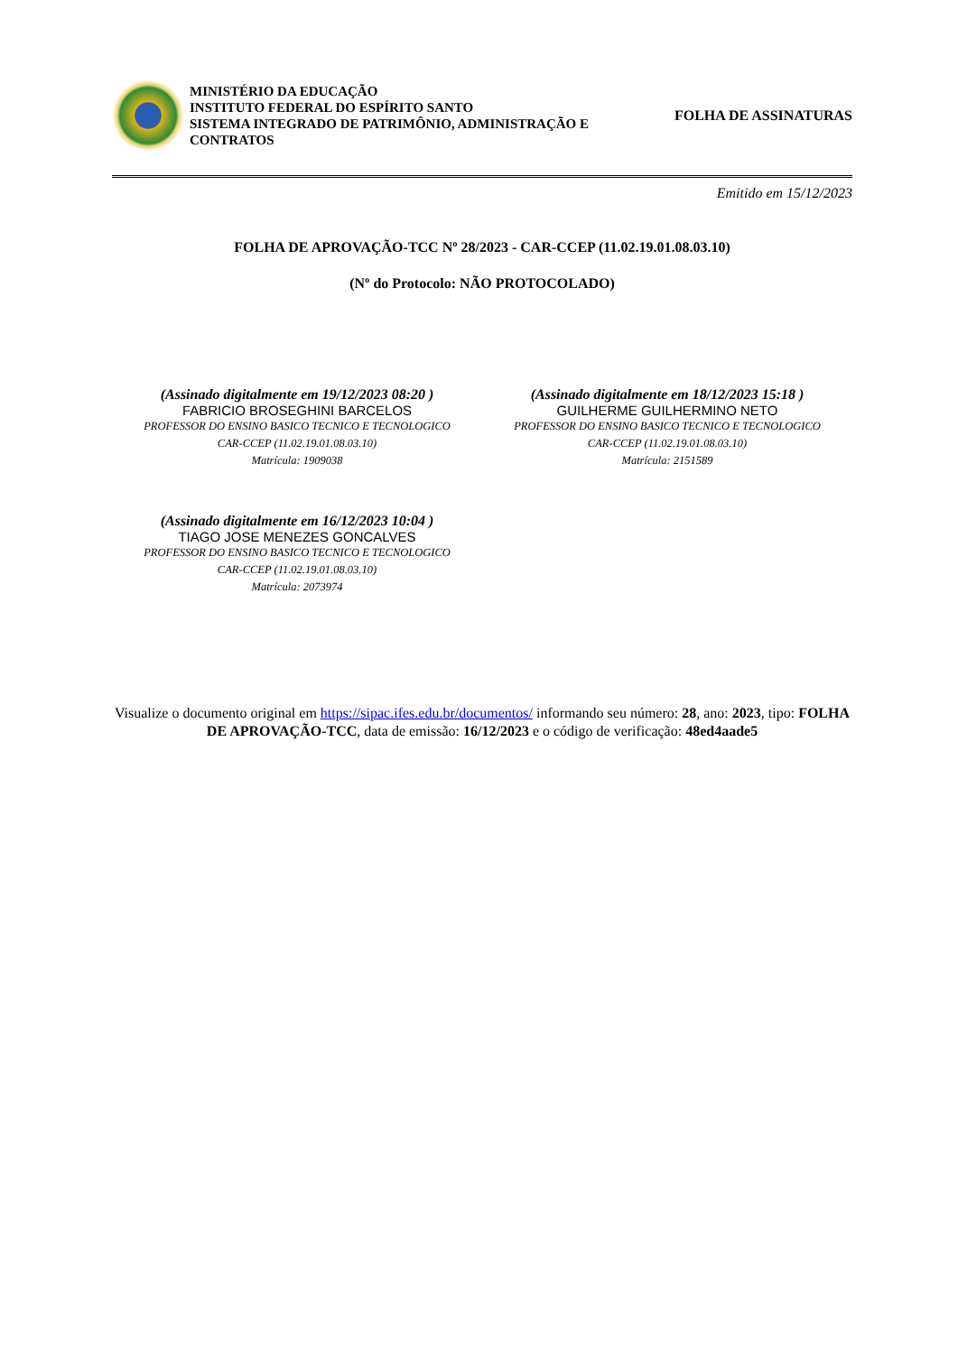MINISTÉRIO DA EDUCAÇÃO
INSTITUTO FEDERAL DO ESPÍRITO SANTO
SISTEMA INTEGRADO DE PATRIMÔNIO, ADMINISTRAÇÃO E CONTRATOS
FOLHA DE ASSINATURAS
Emitido em 15/12/2023
FOLHA DE APROVAÇÃO-TCC Nº 28/2023 - CAR-CCEP (11.02.19.01.08.03.10)
(Nº do Protocolo: NÃO PROTOCOLADO)
(Assinado digitalmente em 19/12/2023 08:20 )
FABRICIO BROSEGHINI BARCELOS
PROFESSOR DO ENSINO BASICO TECNICO E TECNOLOGICO
CAR-CCEP (11.02.19.01.08.03.10)
Matrícula: 1909038
(Assinado digitalmente em 18/12/2023 15:18 )
GUILHERME GUILHERMINO NETO
PROFESSOR DO ENSINO BASICO TECNICO E TECNOLOGICO
CAR-CCEP (11.02.19.01.08.03.10)
Matrícula: 2151589
(Assinado digitalmente em 16/12/2023 10:04 )
TIAGO JOSE MENEZES GONCALVES
PROFESSOR DO ENSINO BASICO TECNICO E TECNOLOGICO
CAR-CCEP (11.02.19.01.08.03.10)
Matrícula: 2073974
Visualize o documento original em https://sipac.ifes.edu.br/documentos/ informando seu número: 28, ano: 2023, tipo: FOLHA DE APROVAÇÃO-TCC, data de emissão: 16/12/2023 e o código de verificação: 48ed4aade5